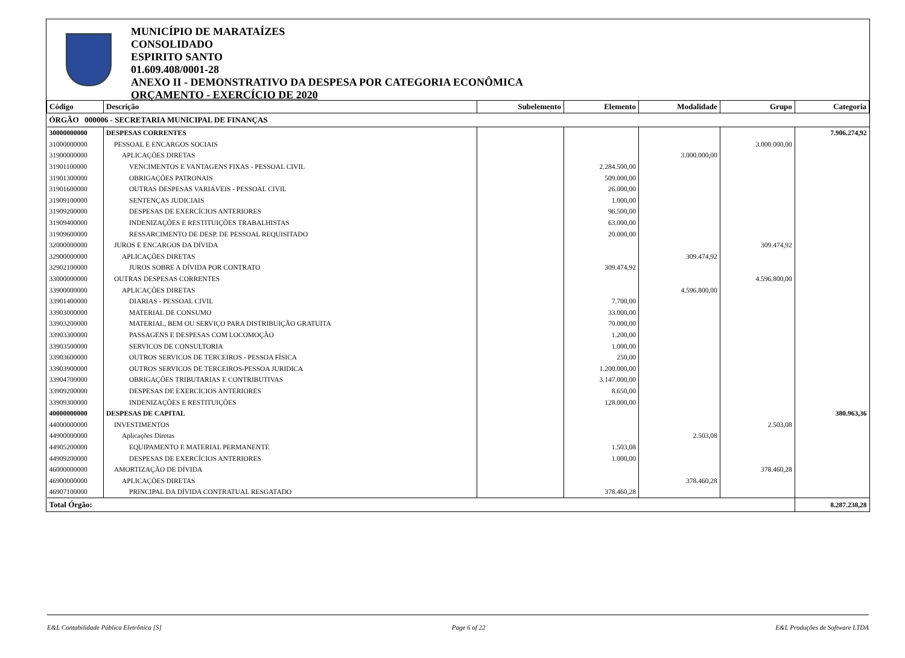MUNICÍPIO DE MARATAÍZES
CONSOLIDADO
ESPIRITO SANTO
01.609.408/0001-28
ANEXO II - DEMONSTRATIVO DA DESPESA POR CATEGORIA ECONÔMICA
ORÇAMENTO - EXERCÍCIO DE 2020
| Código | Descrição | Subelemento | Elemento | Modalidade | Grupo | Categoria |
| --- | --- | --- | --- | --- | --- | --- |
| ÓRGÃO 000006 - SECRETARIA MUNICIPAL DE FINANÇAS | | | | | | |
| 30000000000 | DESPESAS CORRENTES | | | | | 7.906.274,92 |
| 31000000000 | PESSOAL E ENCARGOS SOCIAIS | | | | 3.000.000,00 | |
| 31900000000 | APLICAÇÕES DIRETAS | | | 3.000.000,00 | | |
| 31901100000 | VENCIMENTOS E VANTAGENS FIXAS - PESSOAL CIVIL | | 2.284.500,00 | | | |
| 31901300000 | OBRIGAÇÕES PATRONAIS | | 509.000,00 | | | |
| 31901600000 | OUTRAS DESPESAS VARIÁVEIS - PESSOAL CIVIL | | 26.000,00 | | | |
| 31909100000 | SENTENÇAS JUDICIAIS | | 1.000,00 | | | |
| 31909200000 | DESPESAS DE EXERCÍCIOS ANTERIORES | | 96.500,00 | | | |
| 31909400000 | INDENIZAÇÕES E RESTITUIÇÕES TRABALHISTAS | | 63.000,00 | | | |
| 31909600000 | RESSARCIMENTO DE DESP. DE PESSOAL REQUISITADO | | 20.000,00 | | | |
| 32000000000 | JUROS E ENCARGOS DA DÍVIDA | | | | 309.474,92 | |
| 32900000000 | APLICAÇÕES DIRETAS | | | 309.474,92 | | |
| 32902100000 | JUROS SOBRE A DÍVIDA POR CONTRATO | | 309.474,92 | | | |
| 33000000000 | OUTRAS DESPESAS CORRENTES | | | | 4.596.800,00 | |
| 33900000000 | APLICAÇÕES DIRETAS | | | 4.596.800,00 | | |
| 33901400000 | DIARIAS - PESSOAL CIVIL | | 7.700,00 | | | |
| 33903000000 | MATERIAL DE CONSUMO | | 33.000,00 | | | |
| 33903200000 | MATERIAL, BEM OU SERVIÇO PARA DISTRIBUIÇÃO GRATUITA | | 70.000,00 | | | |
| 33903300000 | PASSAGENS E DESPESAS COM LOCOMOÇÃO | | 1.200,00 | | | |
| 33903500000 | SERVICOS DE CONSULTORIA | | 1.000,00 | | | |
| 33903600000 | OUTROS SERVICOS DE TERCEIROS - PESSOA FÍSICA | | 250,00 | | | |
| 33903900000 | OUTROS SERVICOS DE TERCEIROS-PESSOA JURIDICA | | 1.200.000,00 | | | |
| 33904700000 | OBRIGAÇÕES TRIBUTARIAS E CONTRIBUTIVAS | | 3.147.000,00 | | | |
| 33909200000 | DESPESAS DE EXERCÍCIOS ANTERIORES | | 8.650,00 | | | |
| 33909300000 | INDENIZAÇÕES E RESTITUIÇÕES | | 128.000,00 | | | |
| 40000000000 | DESPESAS DE CAPITAL | | | | | 380.963,36 |
| 44000000000 | INVESTIMENTOS | | | | 2.503,08 | |
| 44900000000 | Aplicações Diretas | | | 2.503,08 | | |
| 44905200000 | EQUIPAMENTO E MATERIAL PERMANENTE | | 1.503,08 | | | |
| 44909200000 | DESPESAS DE EXERCÍCIOS ANTERIORES | | 1.000,00 | | | |
| 46000000000 | AMORTIZAÇÃO DE DÍVIDA | | | | 378.460,28 | |
| 46900000000 | APLICAÇÕES DIRETAS | | | 378.460,28 | | |
| 46907100000 | PRINCIPAL DA DÍVIDA CONTRATUAL RESGATADO | | 378.460,28 | | | |
| Total Órgão: | | | | | | 8.287.238,28 |
E&L Contabilidade Pública Eletrônica [S] Page 6 of 22 E&L Produções de Software LTDA